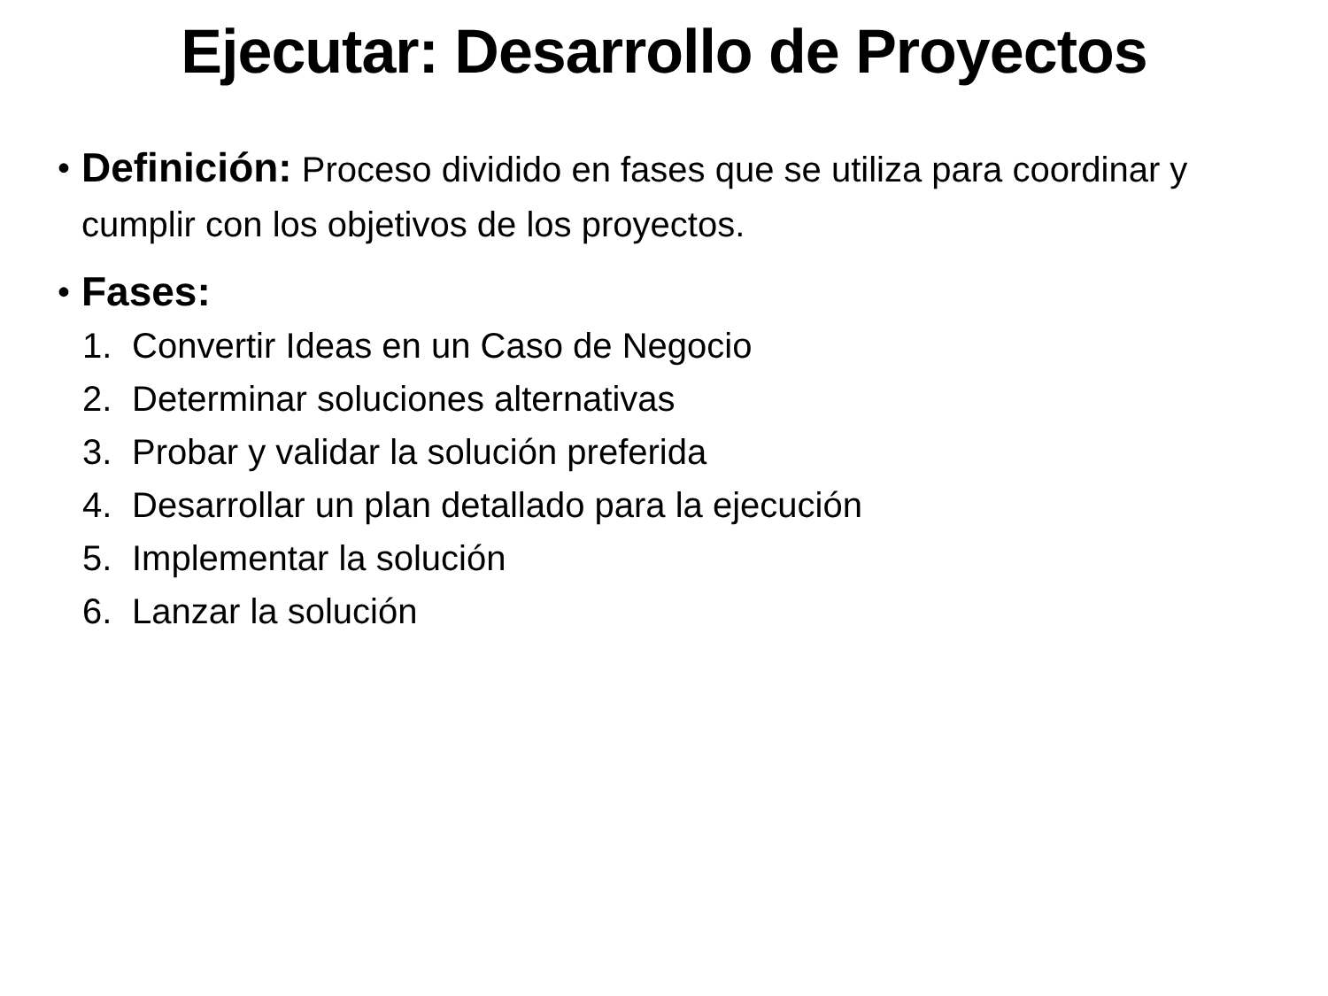Ejecutar: Desarrollo de Proyectos
•
Definición: Proceso dividido en fases que se utiliza para coordinar y cumplir con los objetivos de los proyectos.
•
Fases:
1. Convertir Ideas en un Caso de Negocio
2. Determinar soluciones alternativas
3. Probar y validar la solución preferida
4. Desarrollar un plan detallado para la ejecución
5. Implementar la solución
6. Lanzar la solución